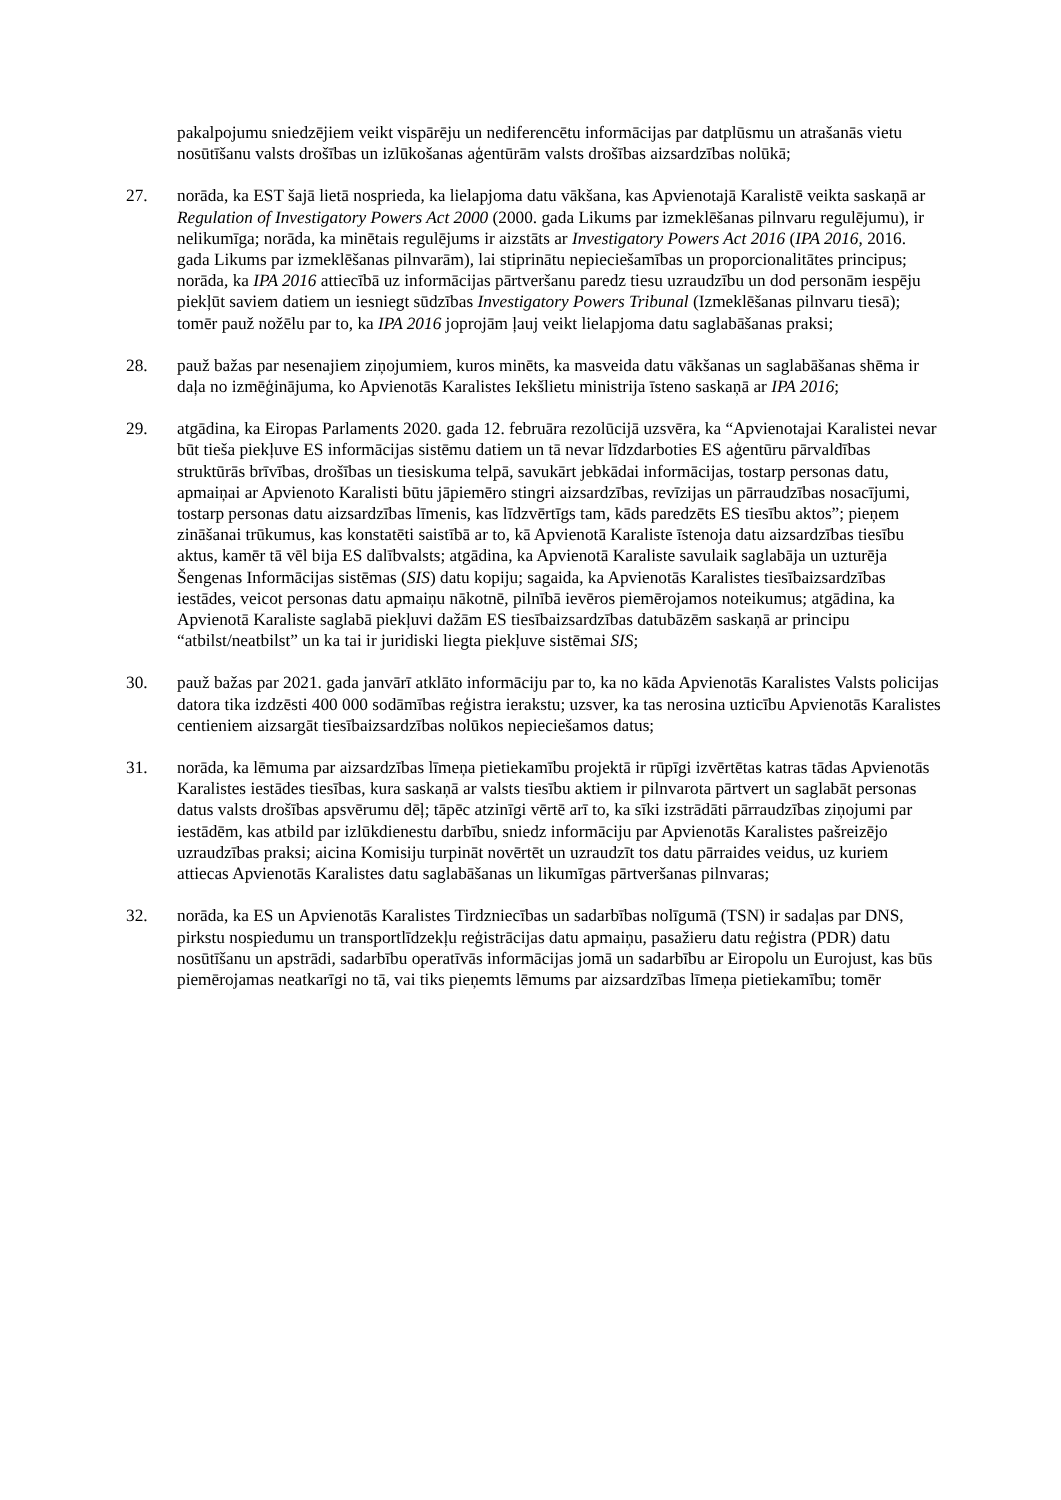pakalpojumu sniedzējiem veikt vispārēju un nediferencētu informācijas par datplūsmu un atrašanās vietu nosūtīšanu valsts drošības un izlūkošanas aģentūrām valsts drošības aizsardzības nolūkā;
27. norāda, ka EST šajā lietā nosprieda, ka lielapjoma datu vākšana, kas Apvienotajā Karalistē veikta saskaņā ar Regulation of Investigatory Powers Act 2000 (2000. gada Likums par izmeklēšanas pilnvaru regulējumu), ir nelikumīga; norāda, ka minētais regulējums ir aizstāts ar Investigatory Powers Act 2016 (IPA 2016, 2016. gada Likums par izmeklēšanas pilnvarām), lai stiprinātu nepieciešamības un proporcionalitātes principus; norāda, ka IPA 2016 attiecībā uz informācijas pārtveršanu paredz tiesu uzraudzību un dod personām iespēju piekļūt saviem datiem un iesniegt sūdzības Investigatory Powers Tribunal (Izmeklēšanas pilnvaru tiesā); tomēr pauž nožēlu par to, ka IPA 2016 joprojām ļauj veikt lielapjoma datu saglabāšanas praksi;
28. pauž bažas par nesenajiem ziņojumiem, kuros minēts, ka masveida datu vākšanas un saglabāšanas shēma ir daļa no izmēģinājuma, ko Apvienotās Karalistes Iekšlietu ministrija īsteno saskaņā ar IPA 2016;
29. atgādina, ka Eiropas Parlaments 2020. gada 12. februāra rezolūcijā uzsvēra, ka “Apvienotajai Karalistei nevar būt tieša piekļuve ES informācijas sistēmu datiem un tā nevar līdzdarboties ES aģentūru pārvaldības struktūrās brīvības, drošības un tiesiskuma telpā, savukārt jebkādai informācijas, tostarp personas datu, apmaiņai ar Apvienoto Karalisti būtu jāpiemēro stingri aizsardzības, revīzijas un pārraudzības nosacījumi, tostarp personas datu aizsardzības līmenis, kas līdzvērtīgs tam, kāds paredzēts ES tiesību aktos”; pieņem zināšanai trūkumus, kas konstatēti saistībā ar to, kā Apvienotā Karaliste īstenoja datu aizsardzības tiesību aktus, kamēr tā vēl bija ES dalībvalsts; atgādina, ka Apvienotā Karaliste savulaik saglabāja un uzturēja Šengenas Informācijas sistēmas (SIS) datu kopiju; sagaida, ka Apvienotās Karalistes tiesībaizsardzības iestādes, veicot personas datu apmaiņu nākotnē, pilnībā ievēros piemērojamos noteikumus; atgādina, ka Apvienotā Karaliste saglabā piekļuvi dažām ES tiesībaizsardzības datubāzēm saskaņā ar principu “atbilst/neatbilst” un ka tai ir juridiski liegta piekļuve sistēmai SIS;
30. pauž bažas par 2021. gada janvārī atklāto informāciju par to, ka no kāda Apvienotās Karalistes Valsts policijas datora tika izdzēsti 400 000 sodāmības reģistra ierakstu; uzsver, ka tas nerosina uzticību Apvienotās Karalistes centieniem aizsargāt tiesībaizsardzības nolūkos nepieciešamos datus;
31. norāda, ka lēmuma par aizsardzības līmeņa pietiekamību projektā ir rūpīgi izvērtētas katras tādas Apvienotās Karalistes iestādes tiesības, kura saskaņā ar valsts tiesību aktiem ir pilnvarota pārtvert un saglabāt personas datus valsts drošības apsvērumu dēļ; tāpēc atzinīgi vērtē arī to, ka sīki izstrādāti pārraudzības ziņojumi par iestādēm, kas atbild par izlūkdienestu darbību, sniedz informāciju par Apvienotās Karalistes pašreizējo uzraudzības praksi; aicina Komisiju turpināt novērtēt un uzraudzīt tos datu pārraides veidus, uz kuriem attiecas Apvienotās Karalistes datu saglabāšanas un likumīgas pārtveršanas pilnvaras;
32. norāda, ka ES un Apvienotās Karalistes Tirdzniecības un sadarbības nolīgumā (TSN) ir sadaļas par DNS, pirkstu nospiedumu un transportlīdzekļu reģistrācijas datu apmaiņu, pasažieru datu reģistra (PDR) datu nosūtīšanu un apstrādi, sadarbību operatīvās informācijas jomā un sadarbību ar Eiropolu un Eurojust, kas būs piemērojamas neatkarīgi no tā, vai tiks pieņemts lēmums par aizsardzības līmeņa pietiekamību; tomēr